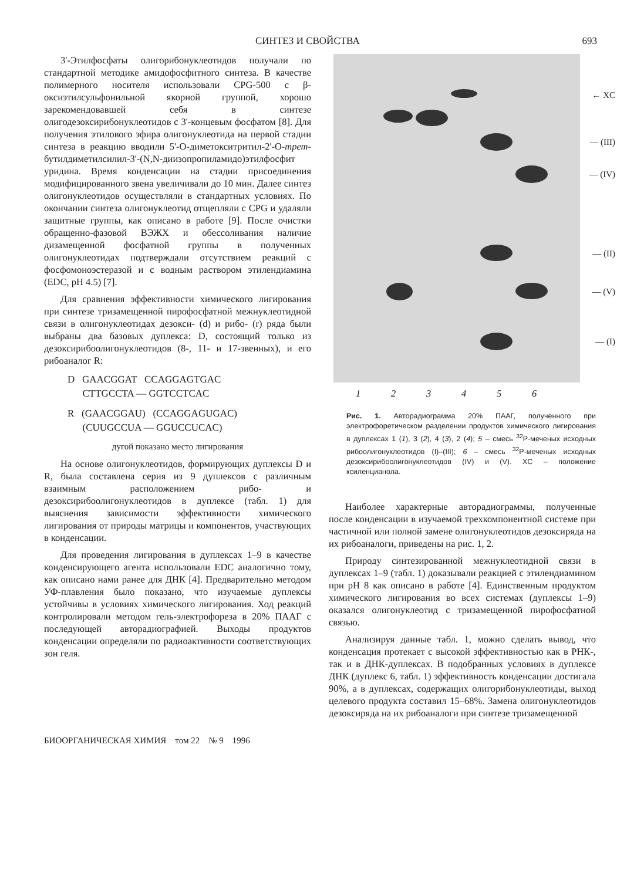СИНТЕЗ И СВОЙСТВА 693
3'-Этилфосфаты олигорибонуклеотидов получали по стандартной методике амидофосфитного синтеза. В качестве полимерного носителя использовали CPG-500 с β-оксиэтилсульфонильной якорной группой, хорошо зарекомендовавшей себя в синтезе олигодезоксирибонуклеотидов с 3'-концевым фосфатом [8]. Для получения этилового эфира олигонуклеотида на первой стадии синтеза в реакцию вводили 5'-O-диметокситритил-2'-O-трет-бутилдиметилсилил-3'-(N,N-диизопропиламидо)этилфосфит уридина. Время конденсации на стадии присоединения модифицированного звена увеличивали до 10 мин. Далее синтез олигонуклеотидов осуществляли в стандартных условиях. По окончании синтеза олигонуклеотид отщепляли с CPG и удаляли защитные группы, как описано в работе [9]. После очистки обращенно-фазовой ВЭЖХ и обессоливания наличие дизамещенной фосфатной группы в полученных олигонуклеотидах подтверждали отсутствием реакций с фосфомоноэстеразой и с водным раствором этилендиамина (EDC, pH 4.5) [7].
Для сравнения эффективности химического лигирования при синтезе тризамещенной пирофосфатной межнуклеотидной связи в олигонуклеотидах дезокси- (d) и рибо- (r) ряда были выбраны два базовых дуплекса: D, состоящий только из дезоксирибоолигонуклеотидов (8-, 11- и 17-звенных), и его рибоаналог R:
D GAACGGAT CCAGGAGTGAC
CTTGCCTA — GGTCCTCAC
R (GAACGGAU) (CCAGGAGUGAC)
(CUUGCCUA — GGUCCUCAC)
дугой показано место лигирования
На основе олигонуклеотидов, формирующих дуплексы D и R, была составлена серия из 9 дуплексов с различным взаимным расположением рибо- и дезоксирибоолигонуклеотидов в дуплексе (табл. 1) для выяснения зависимости эффективности химического лигирования от природы матрицы и компонентов, участвующих в конденсации.
Для проведения лигирования в дуплексах 1–9 в качестве конденсирующего агента использовали EDC аналогично тому, как описано нами ранее для ДНК [4]. Предварительно методом УФ-плавления было показано, что изучаемые дуплексы устойчивы в условиях химического лигирования. Ход реакций контролировали методом гель-электрофореза в 20% ПААГ с последующей авторадиографией. Выходы продуктов конденсации определяли по радиоактивности соответствующих зон геля.
← XC
— (III)
— (IV)
— (II)
— (V)
— (I)
1 2 3 4 5 6
Рис. 1. Авторадиограмма 20% ПААГ, полученного при электрофоретическом разделении продуктов химического лигирования в дуплексах 1 (1), 3 (2), 4 (3), 2 (4); 5 – смесь <sup>32</sup>P-меченых исходных рибоолигонуклеотидов (I)–(III); 6 – смесь <sup>32</sup>P-меченых исходных дезоксирибоолигонуклеотидов (IV) и (V). XC – положение ксиленцианола.
Наиболее характерные авторадиограммы, полученные после конденсации в изучаемой трехкомпонентной системе при частичной или полной замене олигонуклеотидов дезоксиряда на их рибоаналоги, приведены на рис. 1, 2.
Природу синтезированной межнуклеотидной связи в дуплексах 1–9 (табл. 1) доказывали реакцией с этилендиамином при pH 8 как описано в работе [4]. Единственным продуктом химического лигирования во всех системах (дуплексы 1–9) оказался олигонуклеотид с тризамещенной пирофосфатной связью.
Анализируя данные табл. 1, можно сделать вывод, что конденсация протекает с высокой эффективностью как в РНК-, так и в ДНК-дуплексах. В подобранных условиях в дуплексе ДНК (дуплекс 6, табл. 1) эффективность конденсации достигала 90%, а в дуплексах, содержащих олигорибонуклеотиды, выход целевого продукта составил 15–68%. Замена олигонуклеотидов дезоксиряда на их рибоаналоги при синтезе тризамещенной
БИООРГАНИЧЕСКАЯ ХИМИЯ том 22 № 9 1996